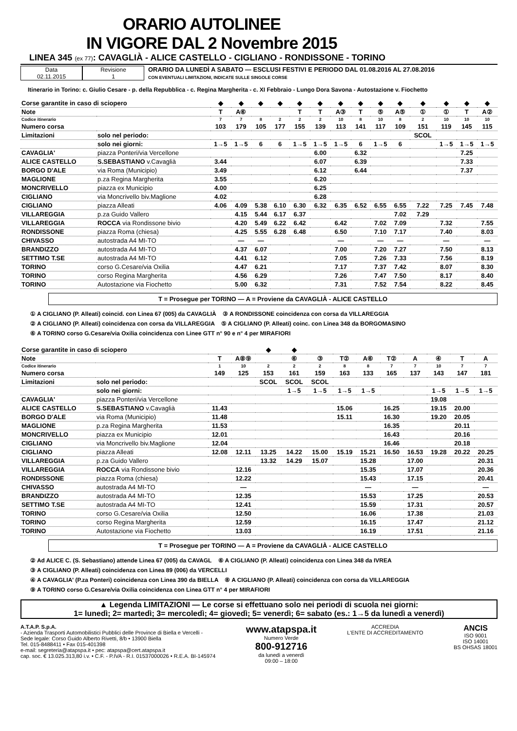ORARIO AUTOLINEE
IN VIGORE DAL 2 Novembre 2015
LINEA 345 (ex 77): CAVAGLIÀ - ALICE CASTELLO - CIGLIANO - RONDISSONE - TORINO
Data
02.11.2015
Revisione
1
ORARIO DA LUNEDÌ A SABATO — ESCLUSI FESTIVI E PERIODO DAL 01.08.2016 AL 27.08.2016
CON EVENTUALI LIMITAZIONI, INDICATE SULLE SINGOLE CORSE
Itinerario in Torino: c. Giulio Cesare - p. della Repubblica - c. Regina Margherita - c. XI Febbraio - Lungo Dora Savona - Autostazione v. Fiochetto
| Corse garantite in caso di sciopero | | ◆ | ◆ | ◆ | ◆ | ◆ | ◆ | ◆ | ◆ | ◆ | ◆ | ◆ | ◆ | ◆ | ◆ |
| Note | | T | A⑥ | | | T | T | A③ | T | ⑤ | A⑤ | ① | ① | T | A② |
| Codice itinerario | | 7 | 7 | 8 | 2 | 2 | 2 | 10 | 8 | 10 | 8 | 2 | 10 | 10 | 10 |
| Numero corsa | | 103 | 179 | 105 | 177 | 155 | 139 | 113 | 141 | 117 | 109 | 151 | 119 | 145 | 115 |
| Limitazioni | solo nel periodo: | | | | | | | | | | | SCOL | | | |
| | solo nei giorni: | 1→5 | 1→5 | 6 | 6 | 1→5 | 1→5 | 1→5 | 6 | 1→5 | 6 | | 1→5 | 1→5 | 1→5 |
| CAVAGLIA' | piazza Ponteri/via Vercellone | | | | | | 6.00 | | 6.32 | | | | | 7.25 | |
| ALICE CASTELLO | S.SEBASTIANO v.Cavaglià | 3.44 | | | | | 6.07 | | 6.39 | | | | | 7.33 | |
| BORGO D'ALE | via Roma (Municipio) | 3.49 | | | | | 6.12 | | 6.44 | | | | | 7.37 | |
| MAGLIONE | p.za Regina Margherita | 3.55 | | | | | 6.20 | | | | | | | | |
| MONCRIVELLO | piazza ex Municipio | 4.00 | | | | | 6.25 | | | | | | | | |
| CIGLIANO | via Moncrivello biv.Maglione | 4.02 | | | | | 6.28 | | | | | | | | |
| CIGLIANO | piazza Alleati | 4.06 | 4.09 | 5.38 | 6.10 | 6.30 | 6.32 | 6.35 | 6.52 | 6.55 | 6.55 | 7.22 | 7.25 | 7.45 | 7.48 |
| VILLAREGGIA | p.za Guido Vallero | | 4.15 | 5.44 | 6.17 | 6.37 | | | | | 7.02 | 7.29 | | | |
| VILLAREGGIA | ROCCA via Rondissone bivio | | 4.20 | 5.49 | 6.22 | 6.42 | | 6.42 | | 7.02 | 7.09 | | 7.32 | | 7.55 |
| RONDISSONE | piazza Roma (chiesa) | | 4.25 | 5.55 | 6.28 | 6.48 | | 6.50 | | 7.10 | 7.17 | | 7.40 | | 8.03 |
| CHIVASSO | autostrada A4 MI-TO | | — | — | | | | — | | — | — | | — | | — |
| BRANDIZZO | autostrada A4 MI-TO | | 4.37 | 6.07 | | | | 7.00 | | 7.20 | 7.27 | | 7.50 | | 8.13 |
| SETTIMO T.SE | autostrada A4 MI-TO | | 4.41 | 6.12 | | | | 7.05 | | 7.26 | 7.33 | | 7.56 | | 8.19 |
| TORINO | corso G.Cesare/via Oxilia | | 4.47 | 6.21 | | | | 7.17 | | 7.37 | 7.42 | | 8.07 | | 8.30 |
| TORINO | corso Regina Margherita | | 4.56 | 6.29 | | | | 7.26 | | 7.47 | 7.50 | | 8.17 | | 8.40 |
| TORINO | Autostazione via Fiochetto | | 5.00 | 6.32 | | | | 7.31 | | 7.52 | 7.54 | | 8.22 | | 8.45 |
T = Prosegue per TORINO — A = Proviene da CAVAGLIÀ - ALICE CASTELLO
① A CIGLIANO (P. Alleati) coincid. con Linea 67 (005) da CAVAGLIÀ ③ A RONDISSONE coincidenza con corsa da VILLAREGGIA
② A CIGLIANO (P. Alleati) coincidenza con corsa da VILLAREGGIA ⑤ A CIGLIANO (P. Alleati) coinc. con Linea 348 da BORGOMASINO
⑥ A TORINO corso G.Cesare/via Oxilia coincidenza con Linee GTT n° 90 e n° 4 per MIRAFIORI
| Corse garantite in caso di sciopero | | | | ◆ | ◆ | | | | | | | | |
| Note | | T | A⑧⑨ | | ⑥ | ③ | T② | A⑥ | T② | A | ④ | T | A |
| Codice itinerario | | 1 | 10 | 2 | 2 | 2 | 8 | 8 | 7 | 7 | 10 | 7 | 7 |
| Numero corsa | | 149 | 125 | 153 | 161 | 159 | 163 | 133 | 165 | 137 | 143 | 147 | 181 |
| Limitazioni | solo nel periodo: | | | SCOL | SCOL | SCOL | | | | | | | |
| | solo nei giorni: | | | | 1→5 | 1→5 | 1→5 | 1→5 | | | 1→5 | 1→5 | 1→5 |
| CAVAGLIA' | piazza Ponteri/via Vercellone | | | | | | | | | | 19.08 | | |
| ALICE CASTELLO | S.SEBASTIANO v.Cavaglià | 11.43 | | | | | 15.06 | | 16.25 | | 19.15 | 20.00 | |
| BORGO D'ALE | via Roma (Municipio) | 11.48 | | | | | 15.11 | | 16.30 | | 19.20 | 20.05 | |
| MAGLIONE | p.za Regina Margherita | 11.53 | | | | | | | 16.35 | | | 20.11 | |
| MONCRIVELLO | piazza ex Municipio | 12.01 | | | | | | | 16.43 | | | 20.16 | |
| CIGLIANO | via Moncrivello biv.Maglione | 12.04 | | | | | | | 16.46 | | | 20.18 | |
| CIGLIANO | piazza Alleati | 12.08 | 12.11 | 13.25 | 14.22 | 15.00 | 15.19 | 15.21 | 16.50 | 16.53 | 19.28 | 20.22 | 20.25 |
| VILLAREGGIA | p.za Guido Vallero | | | 13.32 | 14.29 | 15.07 | | 15.28 | | 17.00 | | | 20.31 |
| VILLAREGGIA | ROCCA via Rondissone bivio | | 12.16 | | | | | 15.35 | | 17.07 | | | 20.36 |
| RONDISSONE | piazza Roma (chiesa) | | 12.22 | | | | | 15.43 | | 17.15 | | | 20.41 |
| CHIVASSO | autostrada A4 MI-TO | | — | | | | | — | | — | | | — |
| BRANDIZZO | autostrada A4 MI-TO | | 12.35 | | | | | 15.53 | | 17.25 | | | 20.53 |
| SETTIMO T.SE | autostrada A4 MI-TO | | 12.41 | | | | | 15.59 | | 17.31 | | | 20.57 |
| TORINO | corso G.Cesare/via Oxilia | | 12.50 | | | | | 16.06 | | 17.38 | | | 21.03 |
| TORINO | corso Regina Margherita | | 12.59 | | | | | 16.15 | | 17.47 | | | 21.12 |
| TORINO | Autostazione via Fiochetto | | 13.03 | | | | | 16.19 | | 17.51 | | | 21.16 |
T = Prosegue per TORINO — A = Proviene da CAVAGLIÀ - ALICE CASTELLO
② Ad ALICE C. (S. Sebastiano) attende Linea 67 (005) da CAVAGL ⑥ A CIGLIANO (P. Alleati) coincidenza con Linea 348 da IVREA
③ A CIGLIANO (P. Alleati) coincidenza con Linea 89 (006) da VERCELLI
④ A CAVAGLIA' (P.za Ponteri) coincidenza con Linea 390 da BIELLA ⑧ A CIGLIANO (P. Alleati) coincidenza con corsa da VILLAREGGIA
⑨ A TORINO corso G.Cesare/via Oxilia coincidenza con Linea GTT n° 4 per MIRAFIORI
▲ Legenda LIMITAZIONI — Le corse si effettuano solo nei periodi di scuola nei giorni:
1= lunedì; 2= martedì; 3= mercoledì; 4= giovedì; 5= venerdì; 6= sabato (es.: 1→5 da lunedì a venerdì)
A.T.A.P. S.p.A.
- Azienda Trasporti Automobilistici Pubblici delle Province di Biella e Vercelli -
Sede legale: Corso Guido Alberto Rivetti, 8/b • 13900 Biella
Tel. 015-8488411 • Fax 015-401398
e-mail: segreteria@atapspa.it • pec: atapspa@cert.atapspa.it
cap. soc. € 13.025.313,80 i.v. • C.F. - P.IVA - R.I. 01537000026 • R.E.A. BI-145974
www.atapspa.it
Numero Verde
800-912716
da lunedì a venerdì
09:00 – 18:00
ACCREDIA
L'ENTE DI ACCREDITAMENTO
ANCIS
ISO 9001
ISO 14001
BS OHSAS 18001